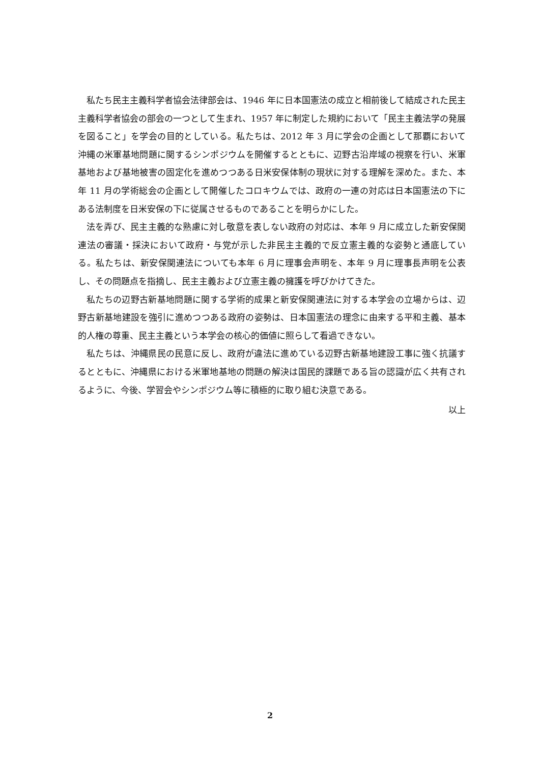私たち民主主義科学者協会法律部会は、1946 年に日本国憲法の成立と相前後して結成された民主主義科学者協会の部会の一つとして生まれ、1957 年に制定した規約において「民主主義法学の発展を図ること」を学会の目的としている。私たちは、2012 年 3 月に学会の企画として那覇において沖縄の米軍基地問題に関するシンポジウムを開催するとともに、辺野古沿岸域の視察を行い、米軍基地および基地被害の固定化を進めつつある日米安保体制の現状に対する理解を深めた。また、本年 11 月の学術総会の企画として開催したコロキウムでは、政府の一連の対応は日本国憲法の下にある法制度を日米安保の下に従属させるものであることを明らかにした。
法を弄び、民主主義的な熟慮に対し敬意を表しない政府の対応は、本年 9 月に成立した新安保関連法の審議・採決において政府・与党が示した非民主主義的で反立憲主義的な姿勢と通底している。私たちは、新安保関連法についても本年 6 月に理事会声明を、本年 9 月に理事長声明を公表し、その問題点を指摘し、民主主義および立憲主義の擁護を呼びかけてきた。
私たちの辺野古新基地問題に関する学術的成果と新安保関連法に対する本学会の立場からは、辺野古新基地建設を強引に進めつつある政府の姿勢は、日本国憲法の理念に由来する平和主義、基本的人権の尊重、民主主義という本学会の核心的価値に照らして看過できない。
私たちは、沖縄県民の民意に反し、政府が違法に進めている辺野古新基地建設工事に強く抗議するとともに、沖縄県における米軍地基地の問題の解決は国民的課題である旨の認識が広く共有されるように、今後、学習会やシンポジウム等に積極的に取り組む決意である。
以上
2